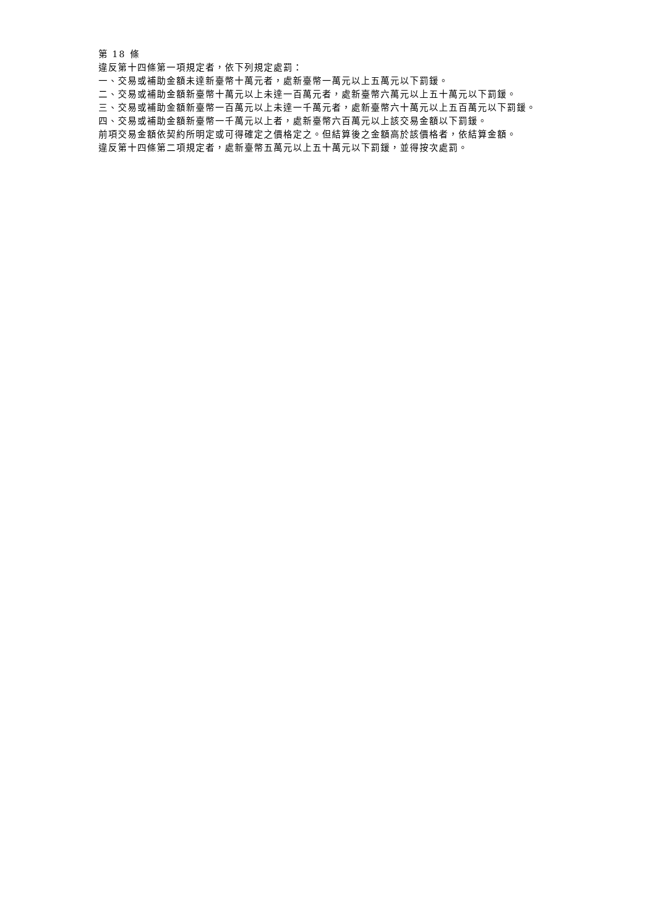第 18 條
違反第十四條第一項規定者，依下列規定處罰：
一、交易或補助金額未達新臺幣十萬元者，處新臺幣一萬元以上五萬元以下罰鍰。
二、交易或補助金額新臺幣十萬元以上未達一百萬元者，處新臺幣六萬元以上五十萬元以下罰鍰。
三、交易或補助金額新臺幣一百萬元以上未達一千萬元者，處新臺幣六十萬元以上五百萬元以下罰鍰。
四、交易或補助金額新臺幣一千萬元以上者，處新臺幣六百萬元以上該交易金額以下罰鍰。
前項交易金額依契約所明定或可得確定之價格定之。但結算後之金額高於該價格者，依結算金額。
違反第十四條第二項規定者，處新臺幣五萬元以上五十萬元以下罰鍰，並得按次處罰。